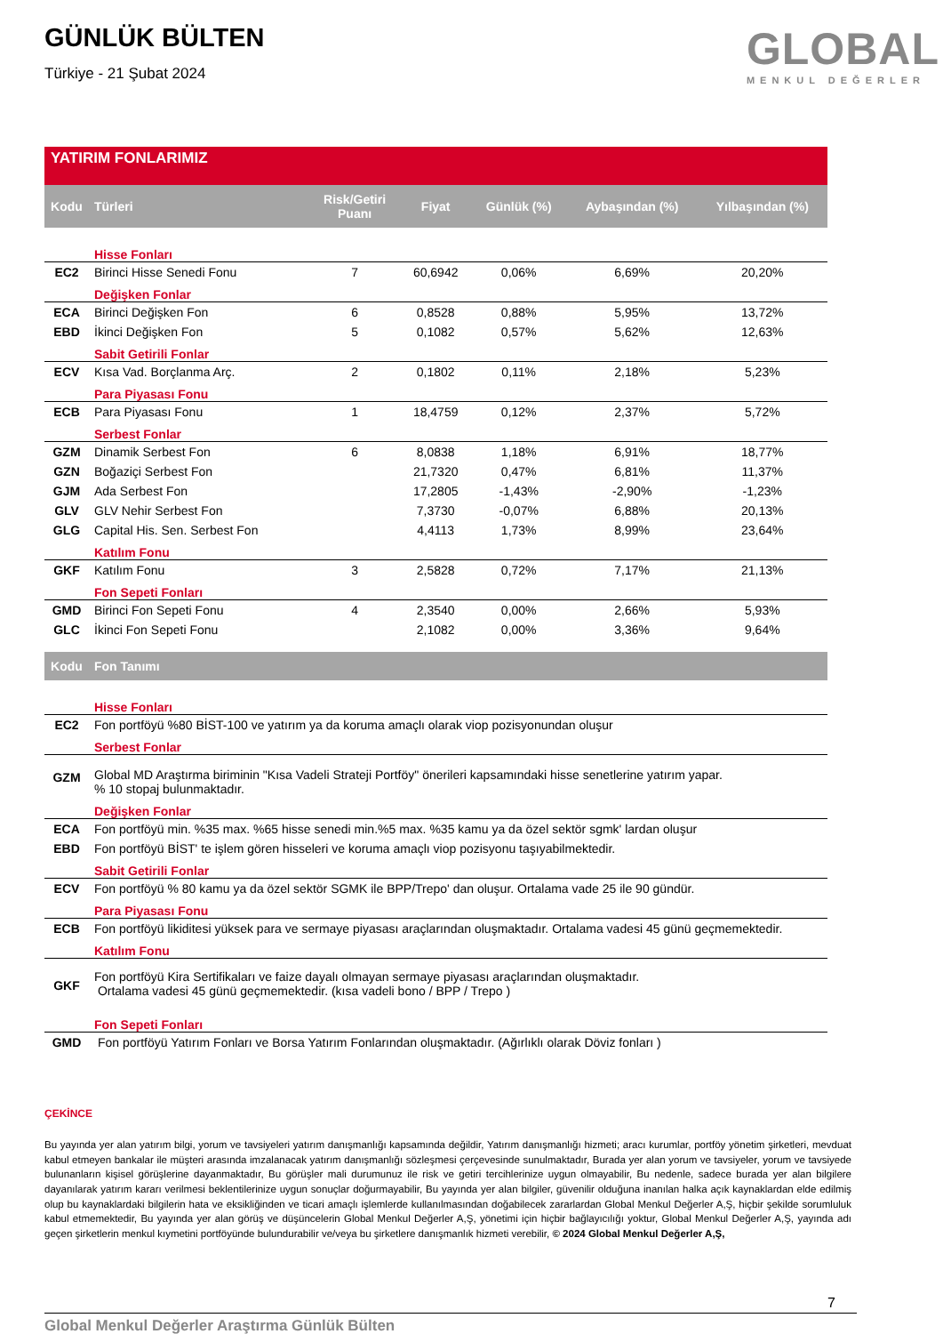GÜNLÜK BÜLTEN
Türkiye - 21 Şubat 2024
GLOBAL
MENKUL DEĞERLER
YATIRIM FONLARIMIZ
| Kodu | Türleri | Risk/Getiri Puanı | Fiyat | Günlük (%) | Aybaşından (%) | Yılbaşından (%) |
| --- | --- | --- | --- | --- | --- | --- |
| | Hisse Fonları | | | | | |
| EC2 | Birinci Hisse Senedi Fonu | 7 | 60,6942 | 0,06% | 6,69% | 20,20% |
| | Değişken Fonlar | | | | | |
| ECA | Birinci Değişken Fon | 6 | 0,8528 | 0,88% | 5,95% | 13,72% |
| EBD | İkinci Değişken Fon | 5 | 0,1082 | 0,57% | 5,62% | 12,63% |
| | Sabit Getirili Fonlar | | | | | |
| ECV | Kısa Vad. Borçlanma Arç. | 2 | 0,1802 | 0,11% | 2,18% | 5,23% |
| | Para Piyasası Fonu | | | | | |
| ECB | Para Piyasası Fonu | 1 | 18,4759 | 0,12% | 2,37% | 5,72% |
| | Serbest Fonlar | | | | | |
| GZM | Dinamik Serbest Fon | 6 | 8,0838 | 1,18% | 6,91% | 18,77% |
| GZN | Boğaziçi Serbest Fon | | 21,7320 | 0,47% | 6,81% | 11,37% |
| GJM | Ada Serbest Fon | | 17,2805 | -1,43% | -2,90% | -1,23% |
| GLV | GLV Nehir Serbest Fon | | 7,3730 | -0,07% | 6,88% | 20,13% |
| GLG | Capital His. Sen. Serbest Fon | | 4,4113 | 1,73% | 8,99% | 23,64% |
| | Katılım Fonu | | | | | |
| GKF | Katılım Fonu | 3 | 2,5828 | 0,72% | 7,17% | 21,13% |
| | Fon Sepeti Fonları | | | | | |
| GMD | Birinci Fon Sepeti Fonu | 4 | 2,3540 | 0,00% | 2,66% | 5,93% |
| GLC | İkinci Fon Sepeti Fonu | | 2,1082 | 0,00% | 3,36% | 9,64% |
| Kodu | Fon Tanımı |
| --- | --- |
| | Hisse Fonları |
| EC2 | Fon portföyü %80 BİST-100 ve yatırım ya da koruma amaçlı olarak viop pozisyonundan oluşur |
| | Serbest Fonlar |
| GZM | Global MD Araştırma biriminin "Kısa Vadeli Strateji Portföy" önerileri kapsamındaki hisse senetlerine yatırım yapar. % 10 stopaj bulunmaktadır. |
| | Değişken Fonlar |
| ECA | Fon portföyü min. %35 max. %65 hisse senedi min.%5 max. %35 kamu ya da özel sektör sgmk' lardan oluşur |
| EBD | Fon portföyü BİST' te işlem gören hisseleri ve koruma amaçlı viop pozisyonu taşıyabilmektedir. |
| | Sabit Getirili Fonlar |
| ECV | Fon portföyü % 80 kamu ya da özel sektör SGMK ile BPP/Trepo' dan oluşur. Ortalama vade 25 ile 90 gündür. |
| | Para Piyasası Fonu |
| ECB | Fon portföyü likiditesi yüksek para ve sermaye piyasası araçlarından oluşmaktadır. Ortalama vadesi 45 günü geçmemektedir. |
| | Katılım Fonu |
| GKF | Fon portföyü Kira Sertifikaları ve faize dayalı olmayan sermaye piyasası araçlarından oluşmaktadır. Ortalama vadesi 45 günü geçmemektedir. (kısa vadeli bono / BPP / Trepo ) |
| | Fon Sepeti Fonları |
| GMD | Fon portföyü Yatırım Fonları ve Borsa Yatırım Fonlarından oluşmaktadır. (Ağırlıklı olarak Döviz fonları ) |
ÇEKİNCE
Bu yayında yer alan yatırım bilgi, yorum ve tavsiyeleri yatırım danışmanlığı kapsamında değildir, Yatırım danışmanlığı hizmeti; aracı kurumlar, portföy yönetim şirketleri, mevduat kabul etmeyen bankalar ile müşteri arasında imzalanacak yatırım danışmanlığı sözleşmesi çerçevesinde sunulmaktadır, Burada yer alan yorum ve tavsiyeler, yorum ve tavsiyede bulunanların kişisel görüşlerine dayanmaktadır, Bu görüşler mali durumunuz ile risk ve getiri tercihlerinize uygun olmayabilir, Bu nedenle, sadece burada yer alan bilgilere dayanılarak yatırım kararı verilmesi beklentilerinize uygun sonuçlar doğurmayabilir, Bu yayında yer alan bilgiler, güvenilir olduğuna inanılan halka açık kaynaklardan elde edilmiş olup bu kaynaklardaki bilgilerin hata ve eksikliğinden ve ticari amaçlı işlemlerde kullanılmasından doğabilecek zararlardan Global Menkul Değerler A,Ş, hiçbir şekilde sorumluluk kabul etmemektedir, Bu yayında yer alan görüş ve düşüncelerin Global Menkul Değerler A,Ş, yönetimi için hiçbir bağlayıcılığı yoktur, Global Menkul Değerler A,Ş, yayında adı geçen şirketlerin menkul kıymetini portföyünde bulundurabilir ve/veya bu şirketlere danışmanlık hizmeti verebilir, © 2024 Global Menkul Değerler A,Ş,
7
Global Menkul Değerler Araştırma Günlük Bülten